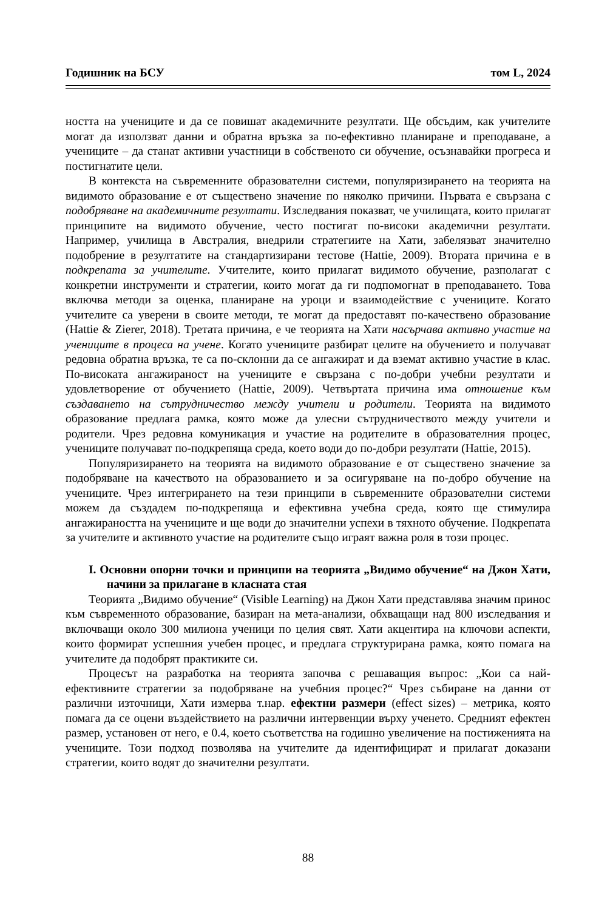Годишник на БСУ том L, 2024
ността на учениците и да се повишат академичните резултати. Ще обсъдим, как учителите могат да използват данни и обратна връзка за по-ефективно планиране и преподаване, а учениците – да станат активни участници в собственото си обучение, осъзнавайки прогреса и постигнатите цели.
В контекста на съвременните образователни системи, популяризирането на теорията на видимото образование е от съществено значение по няколко причини. Първата е свързана с подобряване на академичните резултати. Изследвания показват, че училищата, които прилагат принципите на видимото обучение, често постигат по-високи академични резултати. Например, училища в Австралия, внедрили стратегиите на Хати, забелязват значително подобрение в резултатите на стандартизирани тестове (Hattie, 2009). Втората причина е в подкрепата за учителите. Учителите, които прилагат видимото обучение, разполагат с конкретни инструменти и стратегии, които могат да ги подпомогнат в преподаването. Това включва методи за оценка, планиране на уроци и взаимодействие с учениците. Когато учителите са уверени в своите методи, те могат да предоставят по-качествено образование (Hattie & Zierer, 2018). Третата причина, е че теорията на Хати насърчава активно участие на учениците в процеса на учене. Когато учениците разбират целите на обучението и получават редовна обратна връзка, те са по-склонни да се ангажират и да вземат активно участие в клас. По-високата ангажираност на учениците е свързана с по-добри учебни резултати и удовлетворение от обучението (Hattie, 2009). Четвъртата причина има отношение към създаването на сътрудничество между учители и родители. Теорията на видимото образование предлага рамка, която може да улесни сътрудничеството между учители и родители. Чрез редовна комуникация и участие на родителите в образователния процес, учениците получават по-подкрепяща среда, което води до по-добри резултати (Hattie, 2015).
Популяризирането на теорията на видимото образование е от съществено значение за подобряване на качеството на образованието и за осигуряване на по-добро обучение на учениците. Чрез интегрирането на тези принципи в съвременните образователни системи можем да създадем по-подкрепяща и ефективна учебна среда, която ще стимулира ангажираността на учениците и ще води до значителни успехи в тяхното обучение. Подкрепата за учителите и активното участие на родителите също играят важна роля в този процес.
I. Основни опорни точки и принципи на теорията „Видимо обучение“ на Джон Хати, начини за прилагане в класната стая
Теорията „Видимо обучение“ (Visible Learning) на Джон Хати представлява значим принос към съвременното образование, базиран на мета-анализи, обхващащи над 800 изследвания и включващи около 300 милиона ученици по целия свят. Хати акцентира на ключови аспекти, които формират успешния учебен процес, и предлага структурирана рамка, която помага на учителите да подобрят практиките си.
Процесът на разработка на теорията започва с решаващия въпрос: „Кои са най-ефективните стратегии за подобряване на учебния процес?“ Чрез събиране на данни от различни източници, Хати измерва т.нар. ефектни размери (effect sizes) – метрика, която помага да се оцени въздействието на различни интервенции върху ученето. Средният ефектен размер, установен от него, е 0.4, което съответства на годишно увеличение на постиженията на учениците. Този подход позволява на учителите да идентифицират и прилагат доказани стратегии, които водят до значителни резултати.
88